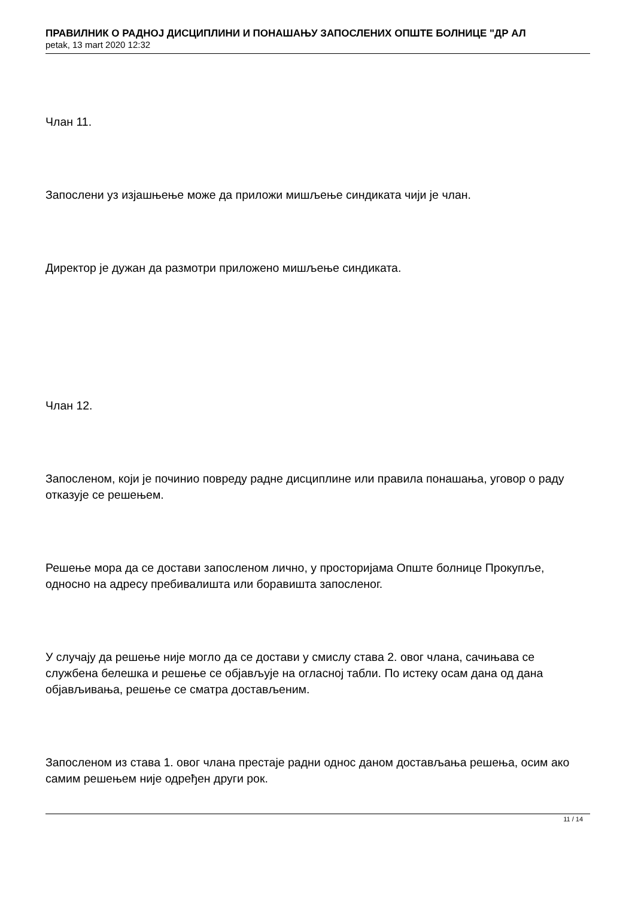ПРАВИЛНИК О РАДНОЈ ДИСЦИПЛИНИ И ПОНАШАЊУ ЗАПОСЛЕНИХ ОПШТЕ БОЛНИЦЕ "ДР АЛ
petak, 13 mart 2020 12:32
Члан 11.
Запослени уз изјашњење може да приложи мишљење синдиката чији је члан.
Директор је дужан да размотри приложено мишљење синдиката.
Члан 12.
Запосленом, који је починио повреду радне дисциплине или правила понашања, уговор о раду отказује се решењем.
Решење мора да се достави запосленом лично, у просторијама Опште болнице Прокупље, односно на адресу пребивалишта или боравишта запосленог.
У случају да решење није могло да се достави у смислу става 2. овог члана, сачињава се службена белешка и решење се објављује на огласној табли. По истеку осам дана од дана објављивања, решење се сматра достављеним.
Запосленом из става 1. овог члана престаје радни однос даном достављања решења, осим ако самим решењем није одређен други рок.
11 / 14